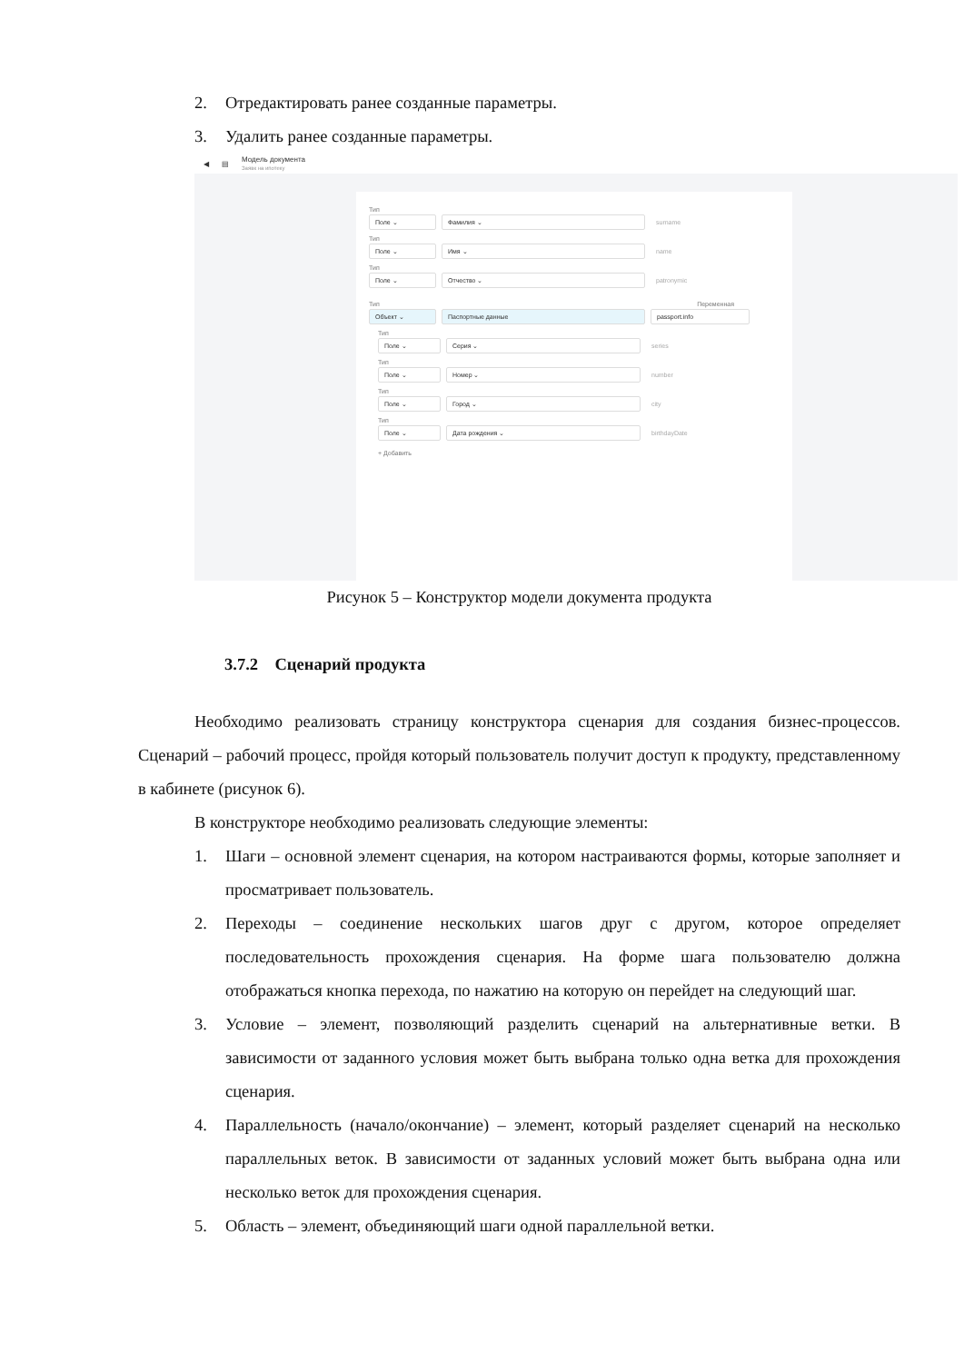2. Отредактировать ранее созданные параметры.
3. Удалить ранее созданные параметры.
◀ ▤ Модель документа
Заявк на ипотеку
Тип
Поле ⌄ Фамилия ⌄ surname
Тип
Поле ⌄ Имя ⌄ name
Тип
Поле ⌄ Отчество ⌄ patronymic
Тип Переменная
Объект ⌄ Паспортные данные passport.info
Тип
Поле ⌄ Серия ⌄ series
Тип
Поле ⌄ Номер ⌄ number
Тип
Поле ⌄ Город ⌄ city
Тип
Поле ⌄ Дата рождения ⌄ birthdayDate
+ Добавить
Рисунок 5 – Конструктор модели документа продукта
3.7.2 Сценарий продукта
Необходимо реализовать страницу конструктора сценария для создания бизнес-процессов. Сценарий – рабочий процесс, пройдя который пользователь получит доступ к продукту, представленному в кабинете (рисунок 6).
В конструкторе необходимо реализовать следующие элементы:
1. Шаги – основной элемент сценария, на котором настраиваются формы, которые заполняет и просматривает пользователь.
2. Переходы – соединение нескольких шагов друг с другом, которое определяет последовательность прохождения сценария. На форме шага пользователю должна отображаться кнопка перехода, по нажатию на которую он перейдет на следующий шаг.
3. Условие – элемент, позволяющий разделить сценарий на альтернативные ветки. В зависимости от заданного условия может быть выбрана только одна ветка для прохождения сценария.
4. Параллельность (начало/окончание) – элемент, который разделяет сценарий на несколько параллельных веток. В зависимости от заданных условий может быть выбрана одна или несколько веток для прохождения сценария.
5. Область – элемент, объединяющий шаги одной параллельной ветки.